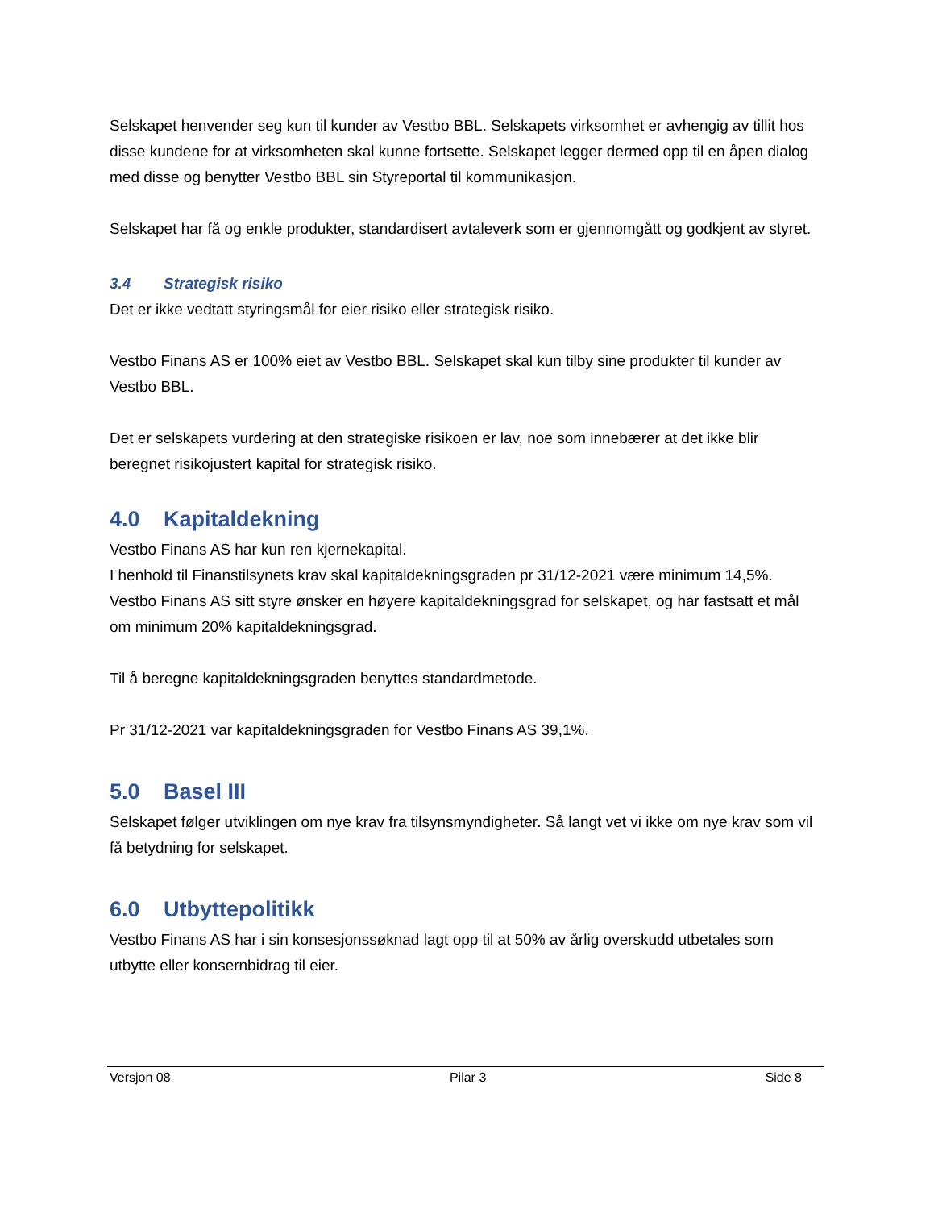Selskapet henvender seg kun til kunder av Vestbo BBL. Selskapets virksomhet er avhengig av tillit hos disse kundene for at virksomheten skal kunne fortsette. Selskapet legger dermed opp til en åpen dialog med disse og benytter Vestbo BBL sin Styreportal til kommunikasjon.
Selskapet har få og enkle produkter, standardisert avtaleverk som er gjennomgått og godkjent av styret.
3.4 Strategisk risiko
Det er ikke vedtatt styringsmål for eier risiko eller strategisk risiko.
Vestbo Finans AS er 100% eiet av Vestbo BBL. Selskapet skal kun tilby sine produkter til kunder av Vestbo BBL.
Det er selskapets vurdering at den strategiske risikoen er lav, noe som innebærer at det ikke blir beregnet risikojustert kapital for strategisk risiko.
4.0 Kapitaldekning
Vestbo Finans AS har kun ren kjernekapital.
I henhold til Finanstilsynets krav skal kapitaldekningsgraden pr 31/12-2021 være minimum 14,5%. Vestbo Finans AS sitt styre ønsker en høyere kapitaldekningsgrad for selskapet, og har fastsatt et mål om minimum 20% kapitaldekningsgrad.
Til å beregne kapitaldekningsgraden benyttes standardmetode.
Pr 31/12-2021 var kapitaldekningsgraden for Vestbo Finans AS 39,1%.
5.0 Basel III
Selskapet følger utviklingen om nye krav fra tilsynsmyndigheter. Så langt vet vi ikke om nye krav som vil få betydning for selskapet.
6.0 Utbyttepolitikk
Vestbo Finans AS har i sin konsesjonssøknad lagt opp til at 50% av årlig overskudd utbetales som utbytte eller konsernbidrag til eier.
Versjon 08 Pilar 3 Side 8